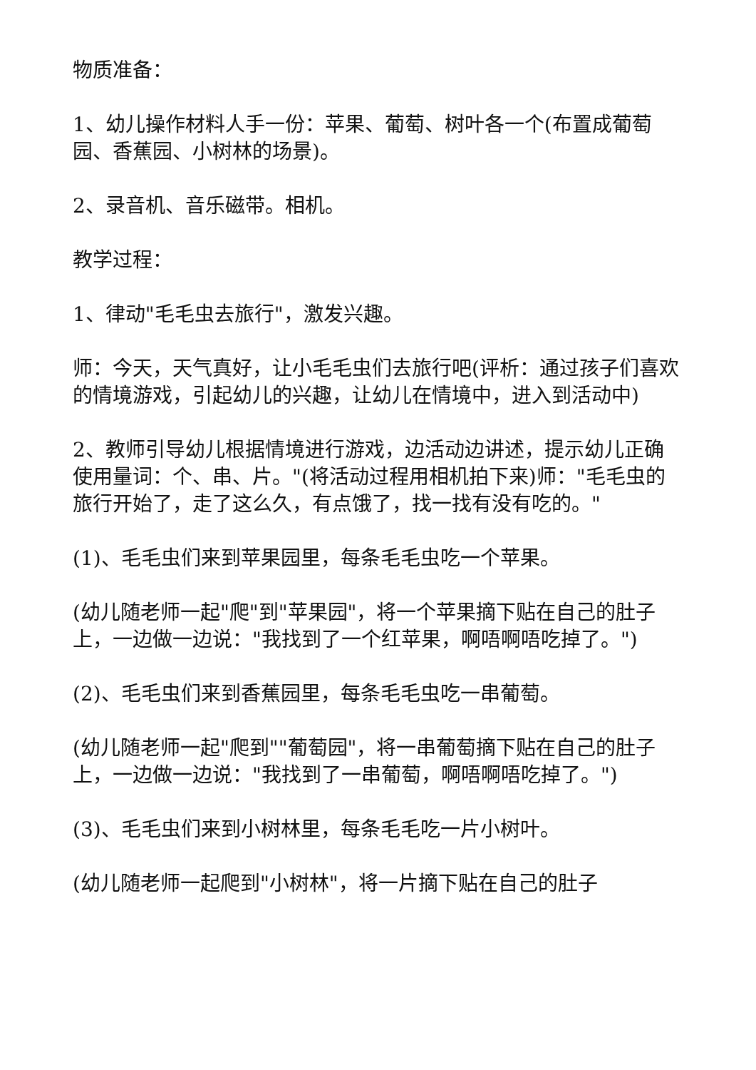物质准备：
1、幼儿操作材料人手一份：苹果、葡萄、树叶各一个(布置成葡萄园、香蕉园、小树林的场景)。
2、录音机、音乐磁带。相机。
教学过程：
1、律动"毛毛虫去旅行"，激发兴趣。
师：今天，天气真好，让小毛毛虫们去旅行吧(评析：通过孩子们喜欢的情境游戏，引起幼儿的兴趣，让幼儿在情境中，进入到活动中)
2、教师引导幼儿根据情境进行游戏，边活动边讲述，提示幼儿正确使用量词：个、串、片。"(将活动过程用相机拍下来)师："毛毛虫的旅行开始了，走了这么久，有点饿了，找一找有没有吃的。"
(1)、毛毛虫们来到苹果园里，每条毛毛虫吃一个苹果。
(幼儿随老师一起"爬"到"苹果园"，将一个苹果摘下贴在自己的肚子上，一边做一边说："我找到了一个红苹果，啊唔啊唔吃掉了。")
(2)、毛毛虫们来到香蕉园里，每条毛毛虫吃一串葡萄。
(幼儿随老师一起"爬到""葡萄园"，将一串葡萄摘下贴在自己的肚子上，一边做一边说："我找到了一串葡萄，啊唔啊唔吃掉了。")
(3)、毛毛虫们来到小树林里，每条毛毛吃一片小树叶。
(幼儿随老师一起爬到"小树林"，将一片摘下贴在自己的肚子